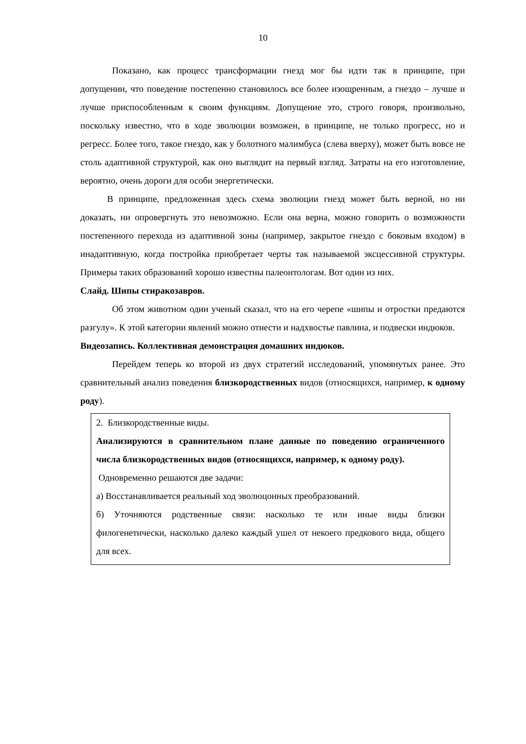10
Показано, как процесс трансформации гнезд мог бы идти так в принципе, при допущении, что поведение постепенно становилось все более изощренным, а гнездо – лучше и лучше приспособленным к своим функциям. Допущение это, строго говоря, произвольно, поскольку известно, что в ходе эволюции возможен, в принципе, не только прогресс, но и регресс. Более того, такое гнездо, как у болотного малимбуса (слева вверху), может быть вовсе не столь адаптивной структурой, как оно выглядит на первый взгляд. Затраты на его изготовление, вероятно, очень дороги для особи энергетически.
В принципе, предложенная здесь схема эволюции гнезд может быть верной, но ни доказать, ни опровергнуть это невозможно. Если она верна, можно говорить о возможности постепенного перехода из адаптивной зоны (например, закрытое гнездо с боковым входом) в инадаптивную, когда постройка приобретает черты так называемой эксцессивной структуры. Примеры таких образований хорошо известны палеонтологам. Вот один из них.
Слайд. Шипы стиракозавров.
Об этом животном один ученый сказал, что на его черепе «шипы и отростки предаются разгулу». К этой категории явлений можно отнести и надхвостье павлина, и подвески индюков.
Видеозапись. Коллективная демонстрация домашних индюков.
Перейдем теперь ко второй из двух стратегий исследований, упомянутых ранее. Это сравнительный анализ поведения близкородственных видов (относящихся, например, к одному роду).
2. Близкородственные виды.
Анализируются в сравнительном плане данные по поведению ограниченного числа близкородственных видов (относящихся, например, к одному роду).
Одновременно решаются две задачи:
а) Восстанавливается реальный ход эволюцонных преобразований.
б) Уточняются родственные связи: насколько те или иные виды близки филогенетически, насколько далеко каждый ушел от некоего предкового вида, общего для всех.